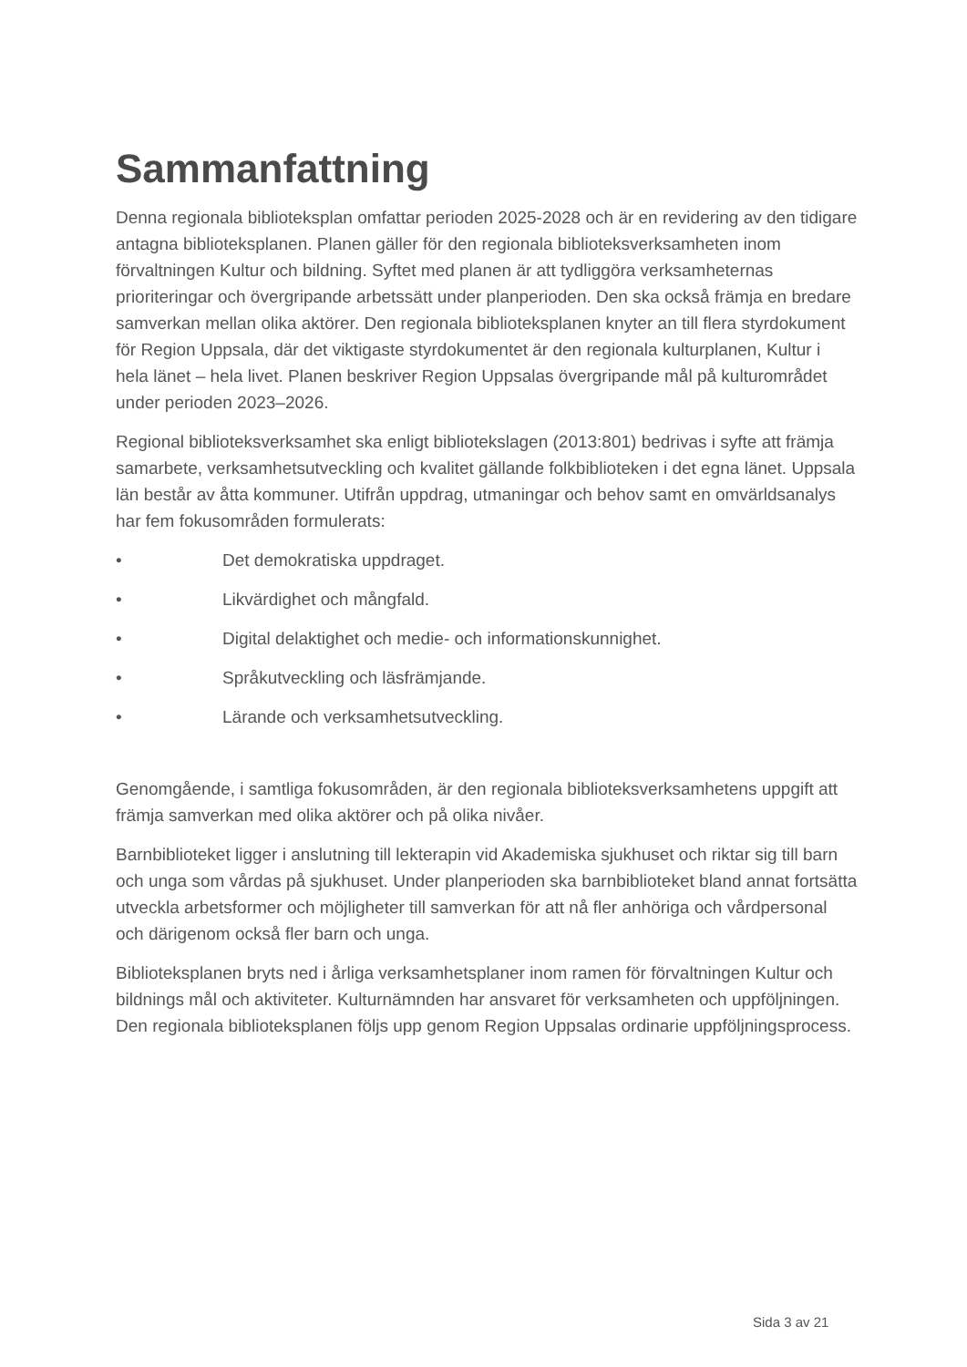Sammanfattning
Denna regionala biblioteksplan omfattar perioden 2025-2028 och är en revidering av den tidigare antagna biblioteksplanen. Planen gäller för den regionala biblioteksverksamheten inom förvaltningen Kultur och bildning. Syftet med planen är att tydliggöra verksamheternas prioriteringar och övergripande arbetssätt under planperioden. Den ska också främja en bredare samverkan mellan olika aktörer. Den regionala biblioteksplanen knyter an till flera styrdokument för Region Uppsala, där det viktigaste styrdokumentet är den regionala kulturplanen, Kultur i hela länet – hela livet. Planen beskriver Region Uppsalas övergripande mål på kulturområdet under perioden 2023–2026.
Regional biblioteksverksamhet ska enligt bibliotekslagen (2013:801) bedrivas i syfte att främja samarbete, verksamhetsutveckling och kvalitet gällande folkbiblioteken i det egna länet. Uppsala län består av åtta kommuner. Utifrån uppdrag, utmaningar och behov samt en omvärldsanalys har fem fokusområden formulerats:
• Det demokratiska uppdraget.
• Likvärdighet och mångfald.
• Digital delaktighet och medie- och informationskunnighet.
• Språkutveckling och läsfrämjande.
• Lärande och verksamhetsutveckling.
Genomgående, i samtliga fokusområden, är den regionala biblioteksverksamhetens uppgift att främja samverkan med olika aktörer och på olika nivåer.
Barnbiblioteket ligger i anslutning till lekterapin vid Akademiska sjukhuset och riktar sig till barn och unga som vårdas på sjukhuset. Under planperioden ska barnbiblioteket bland annat fortsätta utveckla arbetsformer och möjligheter till samverkan för att nå fler anhöriga och vårdpersonal och därigenom också fler barn och unga.
Biblioteksplanen bryts ned i årliga verksamhetsplaner inom ramen för förvaltningen Kultur och bildnings mål och aktiviteter. Kulturnämnden har ansvaret för verksamheten och uppföljningen. Den regionala biblioteksplanen följs upp genom Region Uppsalas ordinarie uppföljningsprocess.
Sida 3 av 21